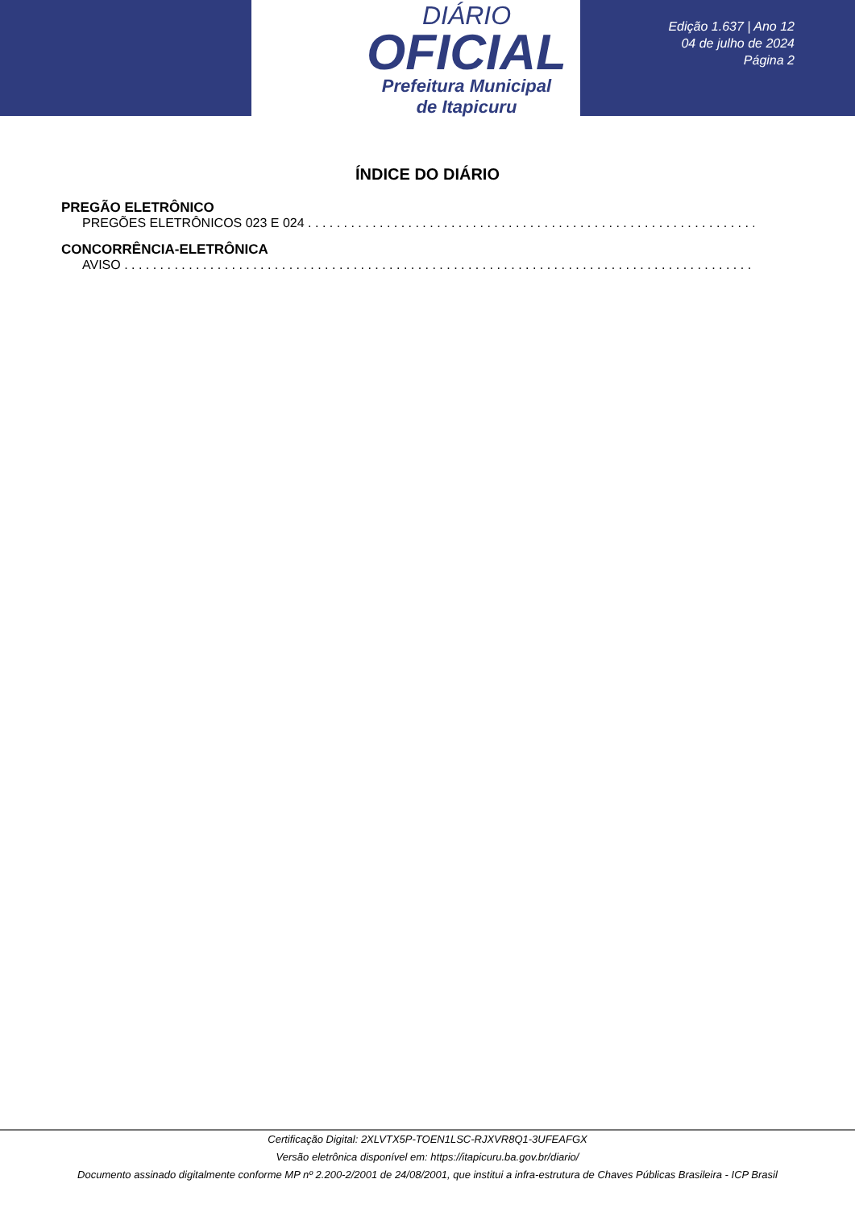DIÁRIO
OFICIAL
Prefeitura Municipal
de Itapicuru
Edição 1.637 | Ano 12
04 de julho de 2024
Página 2
ÍNDICE DO DIÁRIO
PREGÃO ELETRÔNICO
PREGÕES ELETRÔNICOS 023 E 024
CONCORRÊNCIA-ELETRÔNICA
AVISO
Certificação Digital: 2XLVTX5P-TOEN1LSC-RJXVR8Q1-3UFEAFGX
Versão eletrônica disponível em: https://itapicuru.ba.gov.br/diario/
Documento assinado digitalmente conforme MP nº 2.200-2/2001 de 24/08/2001, que institui a infra-estrutura de Chaves Públicas Brasileira - ICP Brasil